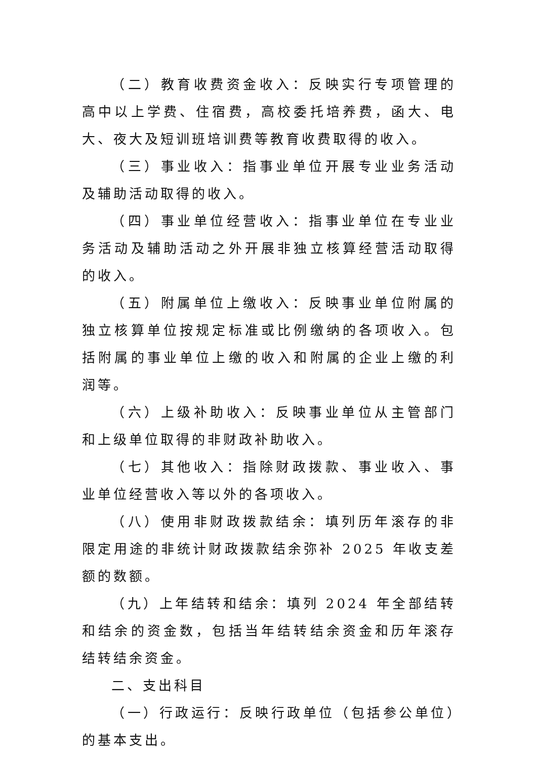（二）教育收费资金收入：反映实行专项管理的高中以上学费、住宿费，高校委托培养费，函大、电大、夜大及短训班培训费等教育收费取得的收入。
（三）事业收入：指事业单位开展专业业务活动及辅助活动取得的收入。
（四）事业单位经营收入：指事业单位在专业业务活动及辅助活动之外开展非独立核算经营活动取得的收入。
（五）附属单位上缴收入：反映事业单位附属的独立核算单位按规定标准或比例缴纳的各项收入。包括附属的事业单位上缴的收入和附属的企业上缴的利润等。
（六）上级补助收入：反映事业单位从主管部门和上级单位取得的非财政补助收入。
（七）其他收入：指除财政拨款、事业收入、事业单位经营收入等以外的各项收入。
（八）使用非财政拨款结余：填列历年滚存的非限定用途的非统计财政拨款结余弥补 2025 年收支差额的数额。
（九）上年结转和结余：填列 2024 年全部结转和结余的资金数，包括当年结转结余资金和历年滚存结转结余资金。
二、支出科目
（一）行政运行：反映行政单位（包括参公单位）的基本支出。